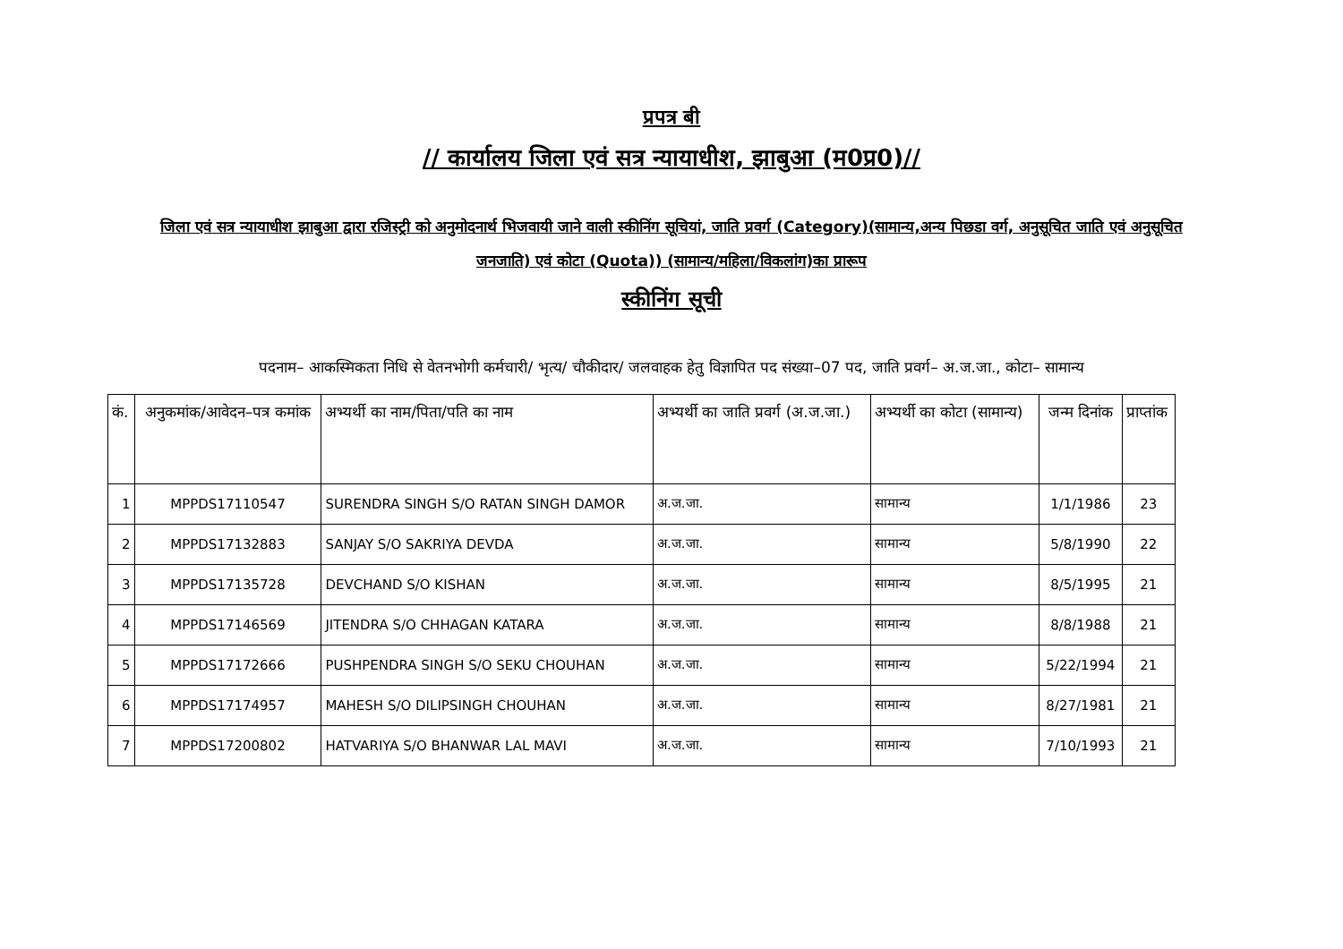प्रपत्र बी
// कार्यालय जिला एवं सत्र न्यायाधीश, झाबुआ (म0प्र0)//
जिला एवं सत्र न्यायाधीश झाबुआ द्वारा रजिस्ट्री को अनुमोदनार्थ भिजवायी जाने वाली स्कीनिंग सूचियां, जाति प्रवर्ग (Category)(सामान्य,अन्य पिछडा वर्ग, अनुसूचित जाति एवं अनुसूचित जनजाति) एवं कोटा (Quota)) (सामान्य/महिला/विकलांग)का प्रारूप
स्कीनिंग सूची
पदनाम– आकस्मिकता निधि से वेतनभोगी कर्मचारी/ भृत्य/ चौकीदार/ जलवाहक हेतु विज्ञापित पद संख्या–07 पद, जाति प्रवर्ग– अ.ज.जा., कोटा– सामान्य
| कं. | अनुकमांक/आवेदन–पत्र कमांक | अभ्यर्थी का नाम/पिता/पति का नाम | अभ्यर्थी का जाति प्रवर्ग (अ.ज.जा.) | अभ्यर्थी का कोटा (सामान्य) | जन्म दिनांक | प्राप्तांक |
| --- | --- | --- | --- | --- | --- | --- |
| 1 | MPPDS17110547 | SURENDRA SINGH S/O RATAN SINGH DAMOR | अ.ज.जा. | सामान्य | 1/1/1986 | 23 |
| 2 | MPPDS17132883 | SANJAY S/O SAKRIYA DEVDA | अ.ज.जा. | सामान्य | 5/8/1990 | 22 |
| 3 | MPPDS17135728 | DEVCHAND S/O KISHAN | अ.ज.जा. | सामान्य | 8/5/1995 | 21 |
| 4 | MPPDS17146569 | JITENDRA S/O CHHAGAN KATARA | अ.ज.जा. | सामान्य | 8/8/1988 | 21 |
| 5 | MPPDS17172666 | PUSHPENDRA SINGH S/O SEKU CHOUHAN | अ.ज.जा. | सामान्य | 5/22/1994 | 21 |
| 6 | MPPDS17174957 | MAHESH S/O DILIPSINGH CHOUHAN | अ.ज.जा. | सामान्य | 8/27/1981 | 21 |
| 7 | MPPDS17200802 | HATVARIYA S/O BHANWAR LAL MAVI | अ.ज.जा. | सामान्य | 7/10/1993 | 21 |